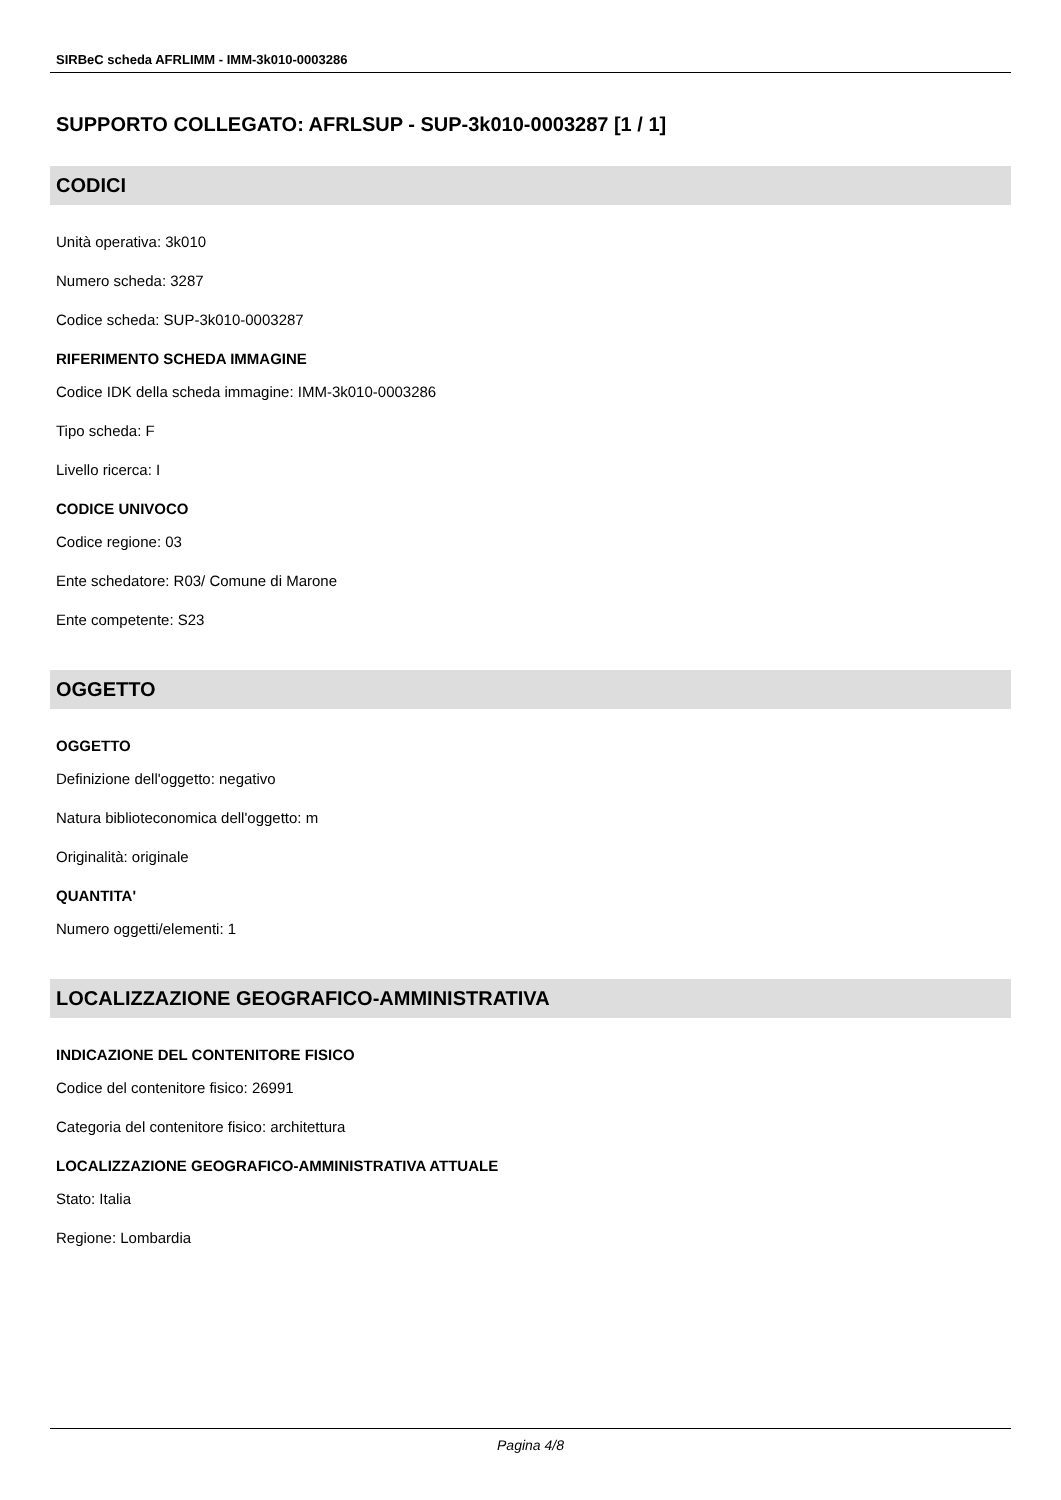SIRBeC scheda AFRLIMM - IMM-3k010-0003286
SUPPORTO COLLEGATO: AFRLSUP - SUP-3k010-0003287 [1 / 1]
CODICI
Unità operativa: 3k010
Numero scheda: 3287
Codice scheda: SUP-3k010-0003287
RIFERIMENTO SCHEDA IMMAGINE
Codice IDK della scheda immagine: IMM-3k010-0003286
Tipo scheda: F
Livello ricerca: I
CODICE UNIVOCO
Codice regione: 03
Ente schedatore: R03/ Comune di Marone
Ente competente: S23
OGGETTO
OGGETTO
Definizione dell'oggetto: negativo
Natura biblioteconomica dell'oggetto: m
Originalità: originale
QUANTITA'
Numero oggetti/elementi: 1
LOCALIZZAZIONE GEOGRAFICO-AMMINISTRATIVA
INDICAZIONE DEL CONTENITORE FISICO
Codice del contenitore fisico: 26991
Categoria del contenitore fisico: architettura
LOCALIZZAZIONE GEOGRAFICO-AMMINISTRATIVA ATTUALE
Stato: Italia
Regione: Lombardia
Pagina 4/8